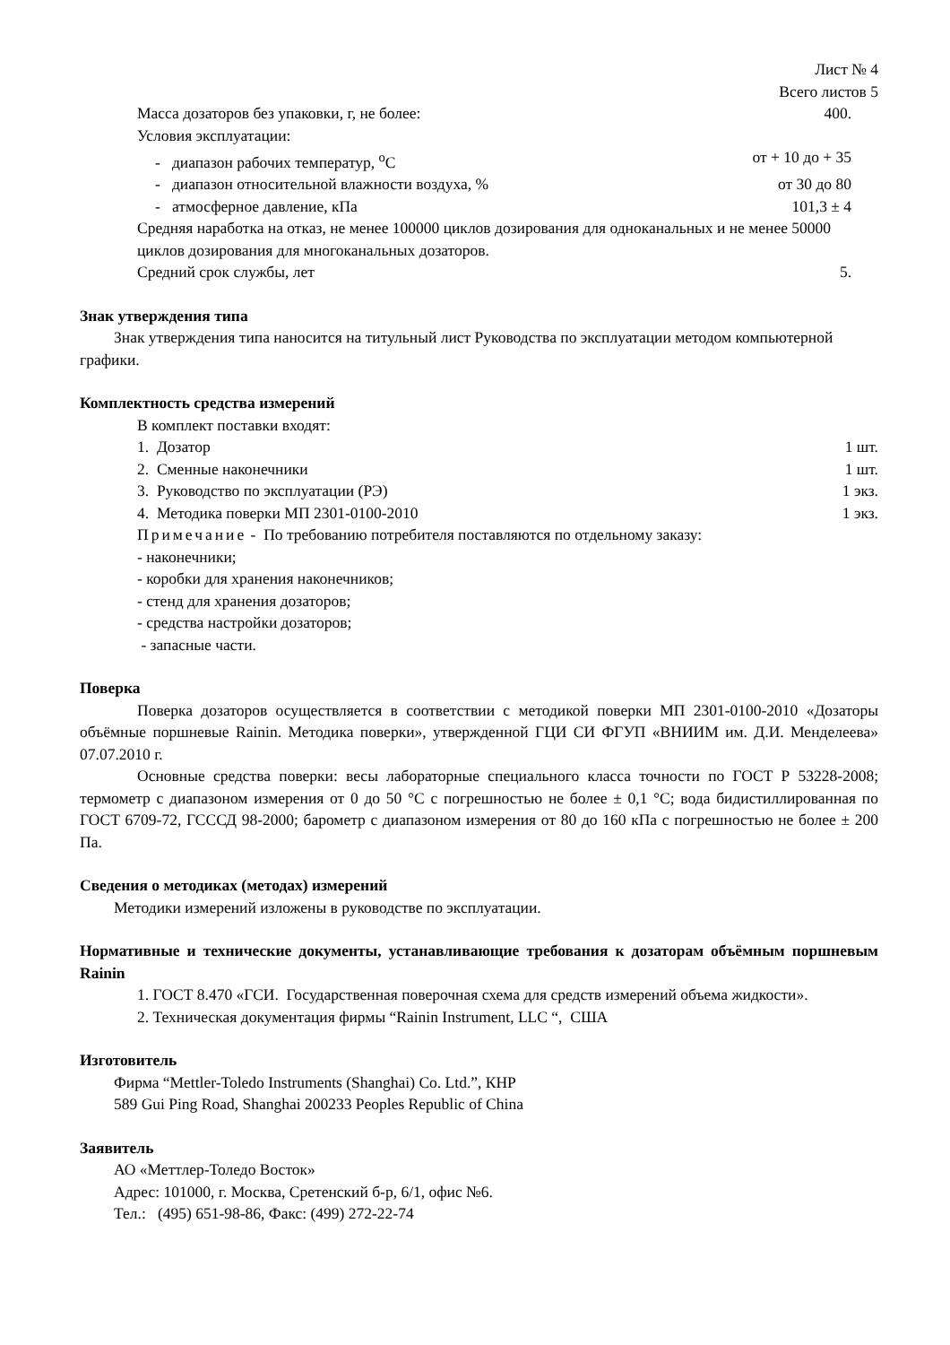Лист № 4
Всего листов 5
Масса дозаторов без упаковки, г, не более: 400.
Условия эксплуатации:
- диапазон рабочих температур, <sup>о</sup>С от + 10 до + 35
- диапазон относительной влажности воздуха, % от 30 до 80
- атмосферное давление, кПа 101,3 ± 4
Средняя наработка на отказ, не менее 100000 циклов дозирования для одноканальных и не менее 50000 циклов дозирования для многоканальных дозаторов.
Средний срок службы, лет 5.
Знак утверждения типа
Знак утверждения типа наносится на титульный лист Руководства по эксплуатации методом компьютерной графики.
Комплектность средства измерений
В комплект поставки входят:
1. Дозатор 1 шт.
2. Сменные наконечники 1 шт.
3. Руководство по эксплуатации (РЭ) 1 экз.
4. Методика поверки МП 2301-0100-2010 1 экз.
Примечание - По требованию потребителя поставляются по отдельному заказу:
- наконечники;
- коробки для хранения наконечников;
- стенд для хранения дозаторов;
- средства настройки дозаторов;
- запасные части.
Поверка
Поверка дозаторов осуществляется в соответствии с методикой поверки МП 2301-0100-2010 «Дозаторы объёмные поршневые Rainin. Методика поверки», утвержденной ГЦИ СИ ФГУП «ВНИИМ им. Д.И. Менделеева» 07.07.2010 г.
Основные средства поверки: весы лабораторные специального класса точности по ГОСТ Р 53228-2008; термометр с диапазоном измерения от 0 до 50 °С с погрешностью не более ± 0,1 °С; вода бидистиллированная по ГОСТ 6709-72, ГСССД 98-2000; барометр с диапазоном измерения от 80 до 160 кПа с погрешностью не более ± 200 Па.
Сведения о методиках (методах) измерений
Методики измерений изложены в руководстве по эксплуатации.
Нормативные и технические документы, устанавливающие требования к дозаторам объёмным поршневым Rainin
1. ГОСТ 8.470 «ГСИ. Государственная поверочная схема для средств измерений объема жидкости».
2. Техническая документация фирмы “Rainin Instrument, LLC “, США
Изготовитель
Фирма “Mettler-Toledo Instruments (Shanghai) Co. Ltd.”, КНР
589 Gui Ping Road, Shanghai 200233 Peoples Republic of China
Заявитель
АО «Меттлер-Толедо Восток»
Адрес: 101000, г. Москва, Сретенский б-р, 6/1, офис №6.
Тел.: (495) 651-98-86, Факс: (499) 272-22-74